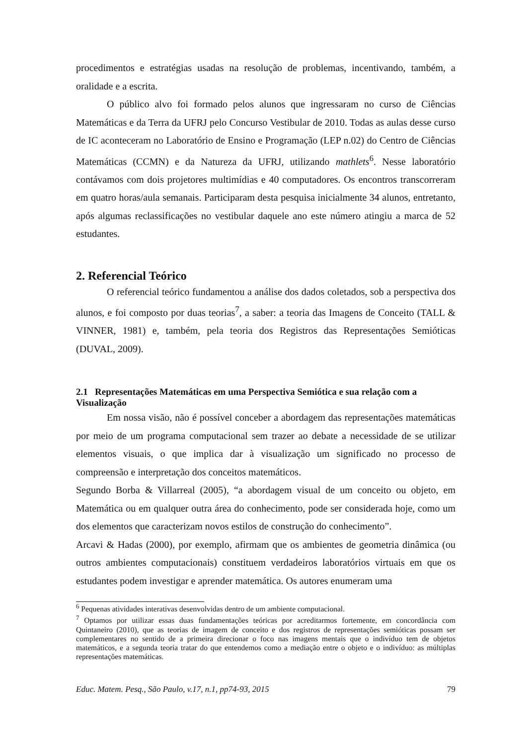procedimentos e estratégias usadas na resolução de problemas, incentivando, também, a oralidade e a escrita.
O público alvo foi formado pelos alunos que ingressaram no curso de Ciências Matemáticas e da Terra da UFRJ pelo Concurso Vestibular de 2010. Todas as aulas desse curso de IC aconteceram no Laboratório de Ensino e Programação (LEP n.02) do Centro de Ciências Matemáticas (CCMN) e da Natureza da UFRJ, utilizando mathlets<sup>6</sup>. Nesse laboratório contávamos com dois projetores multimídias e 40 computadores. Os encontros transcorreram em quatro horas/aula semanais. Participaram desta pesquisa inicialmente 34 alunos, entretanto, após algumas reclassificações no vestibular daquele ano este número atingiu a marca de 52 estudantes.
2. Referencial Teórico
O referencial teórico fundamentou a análise dos dados coletados, sob a perspectiva dos alunos, e foi composto por duas teorias<sup>7</sup>, a saber: a teoria das Imagens de Conceito (TALL & VINNER, 1981) e, também, pela teoria dos Registros das Representações Semióticas (DUVAL, 2009).
2.1 Representações Matemáticas em uma Perspectiva Semiótica e sua relação com a Visualização
Em nossa visão, não é possível conceber a abordagem das representações matemáticas por meio de um programa computacional sem trazer ao debate a necessidade de se utilizar elementos visuais, o que implica dar à visualização um significado no processo de compreensão e interpretação dos conceitos matemáticos.
Segundo Borba & Villarreal (2005), “a abordagem visual de um conceito ou objeto, em Matemática ou em qualquer outra área do conhecimento, pode ser considerada hoje, como um dos elementos que caracterizam novos estilos de construção do conhecimento”.
Arcavi & Hadas (2000), por exemplo, afirmam que os ambientes de geometria dinâmica (ou outros ambientes computacionais) constituem verdadeiros laboratórios virtuais em que os estudantes podem investigar e aprender matemática. Os autores enumeram uma
<sup>6</sup> Pequenas atividades interativas desenvolvidas dentro de um ambiente computacional.
<sup>7</sup> Optamos por utilizar essas duas fundamentações teóricas por acreditarmos fortemente, em concordância com Quintaneiro (2010), que as teorias de imagem de conceito e dos registros de representações semióticas possam ser complementares no sentido de a primeira direcionar o foco nas imagens mentais que o indivíduo tem de objetos matemáticos, e a segunda teoria tratar do que entendemos como a mediação entre o objeto e o indivíduo: as múltiplas representações matemáticas.
Educ. Matem. Pesq., São Paulo, v.17, n.1, pp74-93, 2015 79